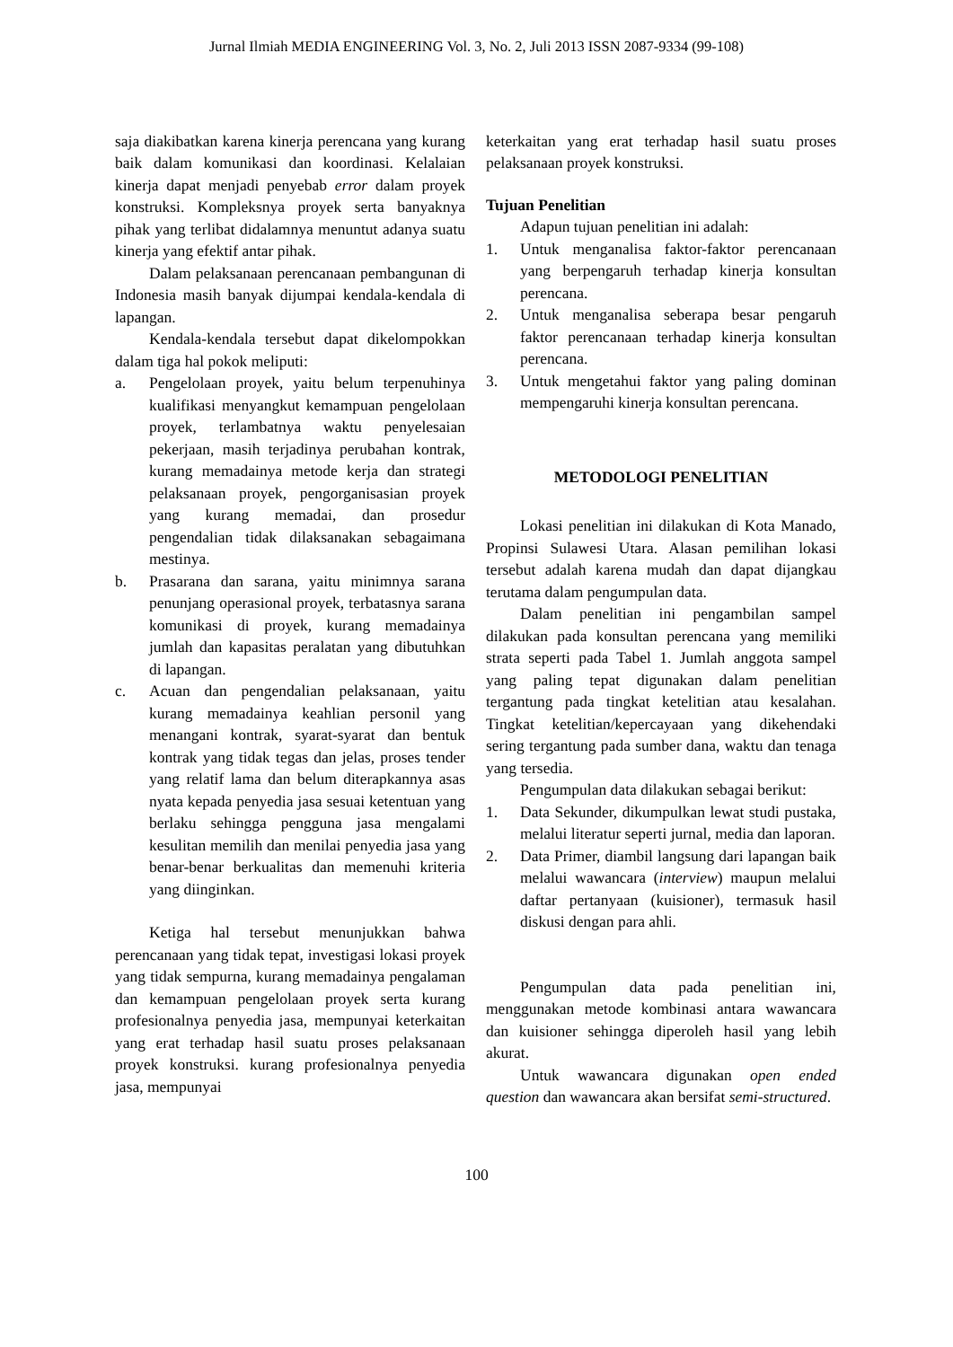Jurnal Ilmiah MEDIA ENGINEERING Vol. 3, No. 2, Juli 2013 ISSN 2087-9334 (99-108)
saja diakibatkan karena kinerja perencana yang kurang baik dalam komunikasi dan koordinasi. Kelalaian kinerja dapat menjadi penyebab error dalam proyek konstruksi. Kompleksnya proyek serta banyaknya pihak yang terlibat didalamnya menuntut adanya suatu kinerja yang efektif antar pihak.
Dalam pelaksanaan perencanaan pembangunan di Indonesia masih banyak dijumpai kendala-kendala di lapangan.
Kendala-kendala tersebut dapat dikelompokkan dalam tiga hal pokok meliputi:
a. Pengelolaan proyek, yaitu belum terpenuhinya kualifikasi menyangkut kemampuan pengelolaan proyek, terlambatnya waktu penyelesaian pekerjaan, masih terjadinya perubahan kontrak, kurang memadainya metode kerja dan strategi pelaksanaan proyek, pengorganisasian proyek yang kurang memadai, dan prosedur pengendalian tidak dilaksanakan sebagaimana mestinya.
b. Prasarana dan sarana, yaitu minimnya sarana penunjang operasional proyek, terbatasnya sarana komunikasi di proyek, kurang memadainya jumlah dan kapasitas peralatan yang dibutuhkan di lapangan.
c. Acuan dan pengendalian pelaksanaan, yaitu kurang memadainya keahlian personil yang menangani kontrak, syarat-syarat dan bentuk kontrak yang tidak tegas dan jelas, proses tender yang relatif lama dan belum diterapkannya asas nyata kepada penyedia jasa sesuai ketentuan yang berlaku sehingga pengguna jasa mengalami kesulitan memilih dan menilai penyedia jasa yang benar-benar berkualitas dan memenuhi kriteria yang diinginkan.
Ketiga hal tersebut menunjukkan bahwa perencanaan yang tidak tepat, investigasi lokasi proyek yang tidak sempurna, kurang memadainya pengalaman dan kemampuan pengelolaan proyek serta kurang profesionalnya penyedia jasa, mempunyai keterkaitan yang erat terhadap hasil suatu proses pelaksanaan proyek konstruksi. kurang profesionalnya penyedia jasa, mempunyai
keterkaitan yang erat terhadap hasil suatu proses pelaksanaan proyek konstruksi.
Tujuan Penelitian
Adapun tujuan penelitian ini adalah:
1. Untuk menganalisa faktor-faktor perencanaan yang berpengaruh terhadap kinerja konsultan perencana.
2. Untuk menganalisa seberapa besar pengaruh faktor perencanaan terhadap kinerja konsultan perencana.
3. Untuk mengetahui faktor yang paling dominan mempengaruhi kinerja konsultan perencana.
METODOLOGI PENELITIAN
Lokasi penelitian ini dilakukan di Kota Manado, Propinsi Sulawesi Utara. Alasan pemilihan lokasi tersebut adalah karena mudah dan dapat dijangkau terutama dalam pengumpulan data.
Dalam penelitian ini pengambilan sampel dilakukan pada konsultan perencana yang memiliki strata seperti pada Tabel 1. Jumlah anggota sampel yang paling tepat digunakan dalam penelitian tergantung pada tingkat ketelitian atau kesalahan. Tingkat ketelitian/kepercayaan yang dikehendaki sering tergantung pada sumber dana, waktu dan tenaga yang tersedia.
Pengumpulan data dilakukan sebagai berikut:
1. Data Sekunder, dikumpulkan lewat studi pustaka, melalui literatur seperti jurnal, media dan laporan.
2. Data Primer, diambil langsung dari lapangan baik melalui wawancara (interview) maupun melalui daftar pertanyaan (kuisioner), termasuk hasil diskusi dengan para ahli.
Pengumpulan data pada penelitian ini, menggunakan metode kombinasi antara wawancara dan kuisioner sehingga diperoleh hasil yang lebih akurat.
Untuk wawancara digunakan open ended question dan wawancara akan bersifat semi-structured.
100